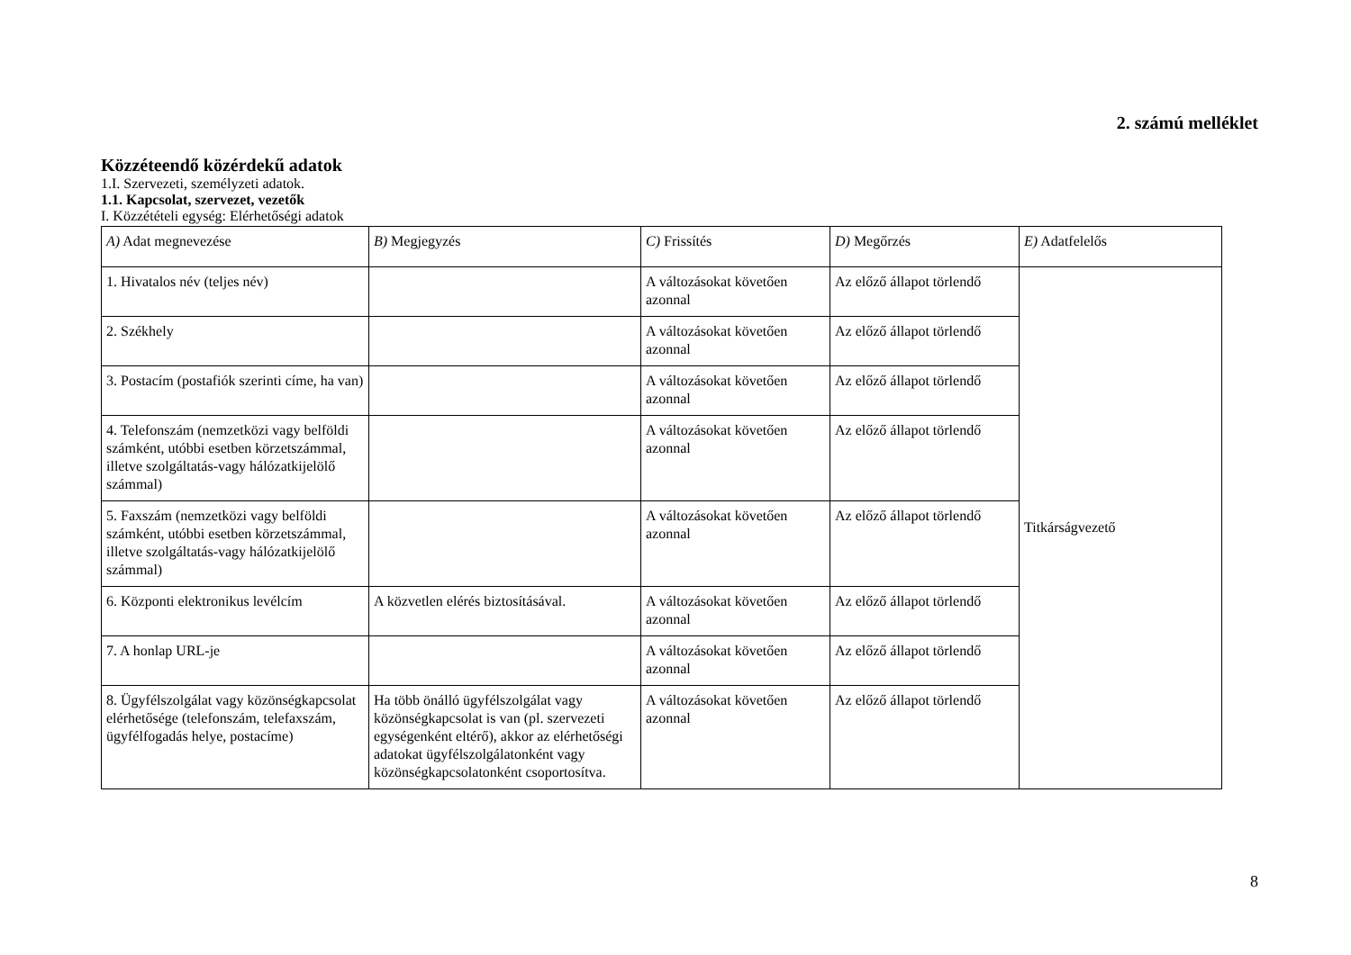2. számú melléklet
Közzéteendő közérdekű adatok
1.I. Szervezeti, személyzeti adatok.
1.1. Kapcsolat, szervezet, vezetők
I. Közzétételi egység: Elérhetőségi adatok
| A) Adat megnevezése | B) Megjegyzés | C) Frissítés | D) Megőrzés | E) Adatfelelős |
| 1. Hivatalos név (teljes név) | | A változásokat követően azonnal | Az előző állapot törlendő | Titkárságvezető |
| 2. Székhely | | A változásokat követően azonnal | Az előző állapot törlendő | |
| 3. Postacím (postafiók szerinti címe, ha van) | | A változásokat követően azonnal | Az előző állapot törlendő | |
| 4. Telefonszám (nemzetközi vagy belföldi számként, utóbbi esetben körzetszámmal, illetve szolgáltatás-vagy hálózatkijelölő számmal) | | A változásokat követően azonnal | Az előző állapot törlendő | |
| 5. Faxszám (nemzetközi vagy belföldi számként, utóbbi esetben körzetszámmal, illetve szolgáltatás-vagy hálózatkijelölő számmal) | | A változásokat követően azonnal | Az előző állapot törlendő | |
| 6. Központi elektronikus levélcím | A közvetlen elérés biztosításával. | A változásokat követően azonnal | Az előző állapot törlendő | |
| 7. A honlap URL-je | | A változásokat követően azonnal | Az előző állapot törlendő | |
| 8. Ügyfélszolgálat vagy közönségkapcsolat elérhetősége (telefonszám, telefaxszám, ügyfélfogadás helye, postacíme) | Ha több önálló ügyfélszolgálat vagy közönségkapcsolat is van (pl. szervezeti egységenként eltérő), akkor az elérhetőségi adatokat ügyfélszolgálatonként vagy közönségkapcsolatonként csoportosítva. | A változásokat követően azonnal | Az előző állapot törlendő | |
8